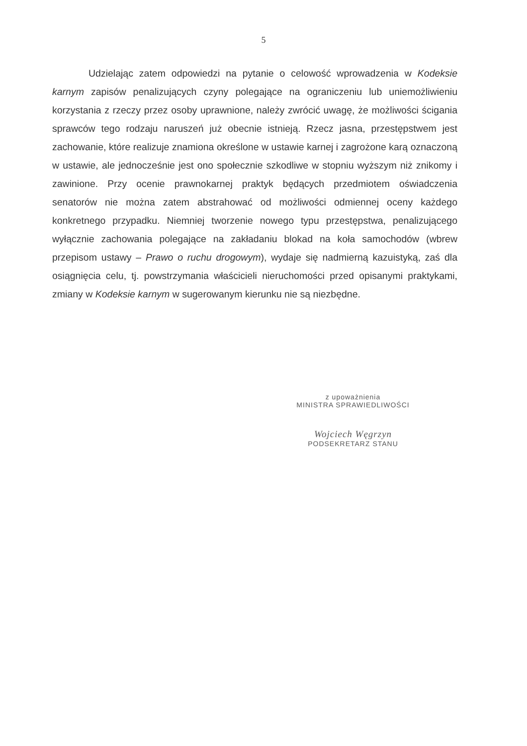5
Udzielając zatem odpowiedzi na pytanie o celowość wprowadzenia w Kodeksie karnym zapisów penalizujących czyny polegające na ograniczeniu lub uniemożliwieniu korzystania z rzeczy przez osoby uprawnione, należy zwrócić uwagę, że możliwości ścigania sprawców tego rodzaju naruszeń już obecnie istnieją. Rzecz jasna, przestępstwem jest zachowanie, które realizuje znamiona określone w ustawie karnej i zagrożone karą oznaczoną w ustawie, ale jednocześnie jest ono społecznie szkodliwe w stopniu wyższym niż znikomy i zawinione. Przy ocenie prawnokarnej praktyk będących przedmiotem oświadczenia senatorów nie można zatem abstrahować od możliwości odmiennej oceny każdego konkretnego przypadku. Niemniej tworzenie nowego typu przestępstwa, penalizującego wyłącznie zachowania polegające na zakładaniu blokad na koła samochodów (wbrew przepisom ustawy – Prawo o ruchu drogowym), wydaje się nadmierną kazuistyką, zaś dla osiągnięcia celu, tj. powstrzymania właścicieli nieruchomości przed opisanymi praktykami, zmiany w Kodeksie karnym w sugerowanym kierunku nie są niezbędne.
z upoważnienia
MINISTRA SPRAWIEDLIWOŚCI
Wojciech Węgrzyn
PODSEKRETARZ STANU